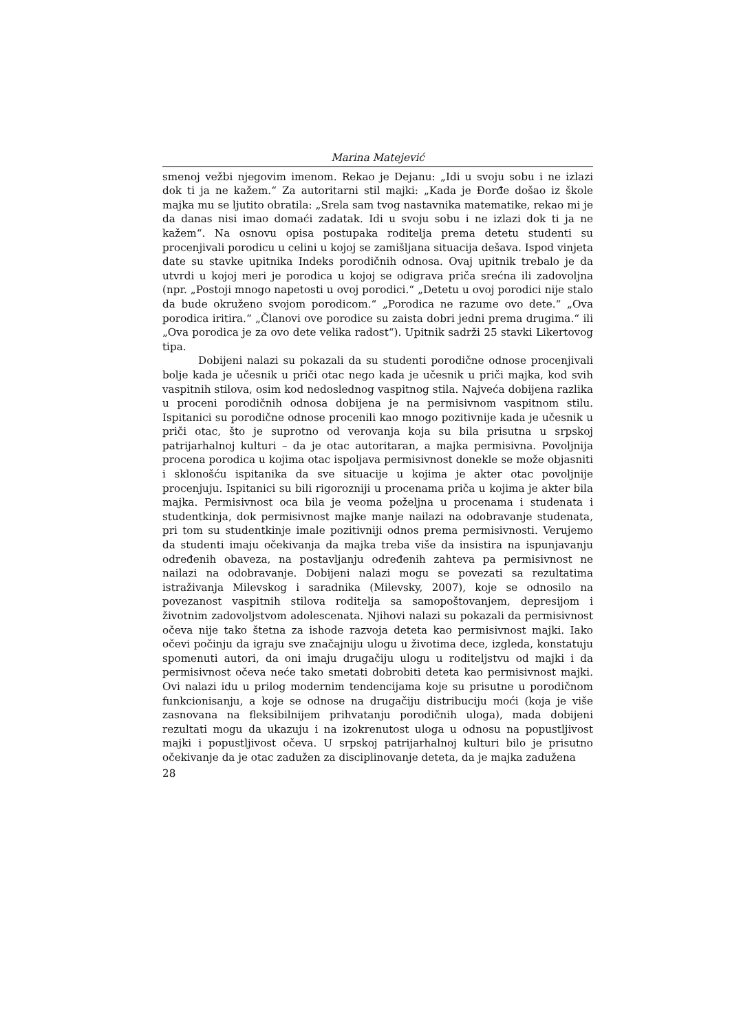Marina Matejević
smenoj vežbi njegovim imenom. Rekao je Dejanu: „Idi u svoju sobu i ne izlazi dok ti ja ne kažem.“ Za autoritarni stil majki: „Kada je Đorđe došao iz škole majka mu se ljutito obratila: „Srela sam tvog nastavnika matematike, rekao mi je da danas nisi imao domaći zadatak. Idi u svoju sobu i ne izlazi dok ti ja ne kažem“. Na osnovu opisa postupaka roditelja prema detetu studenti su procenjivali porodicu u celini u kojoj se zamišljana situacija dešava. Ispod vinjeta date su stavke upitnika Indeks porodičnih odnosa. Ovaj upitnik trebalo je da utvrdi u kojoj meri je porodica u kojoj se odigrava priča srećna ili zadovoljna (npr. „Postoji mnogo napetosti u ovoj porodici.“ „Detetu u ovoj porodici nije stalo da bude okruženo svojom porodicom.“ „Porodica ne razume ovo dete.“ „Ova porodica iritira.“ „Članovi ove porodice su zaista dobri jedni prema drugima.“ ili „Ova porodica je za ovo dete velika radost“). Upitnik sadrži 25 stavki Likertovog tipa.
Dobijeni nalazi su pokazali da su studenti porodične odnose procenjivali bolje kada je učesnik u priči otac nego kada je učesnik u priči majka, kod svih vaspitnih stilova, osim kod nedoslednog vaspitnog stila. Najveća dobijena razlika u proceni porodičnih odnosa dobijena je na permisivnom vaspitnom stilu. Ispitanici su porodične odnose procenili kao mnogo pozitivnije kada je učesnik u priči otac, što je suprotno od verovanja koja su bila prisutna u srpskoj patrijarhalnoj kulturi – da je otac autoritaran, a majka permisivna. Povoljnija procena porodica u kojima otac ispoljava permisivnost donekle se može objasniti i sklonošću ispitanika da sve situacije u kojima je akter otac povoljnije procenjuju. Ispitanici su bili rigorozniji u procenama priča u kojima je akter bila majka. Permisivnost oca bila je veoma poželjna u procenama i studenata i studentkinja, dok permisivnost majke manje nailazi na odobravanje studenata, pri tom su studentkinje imale pozitivniji odnos prema permisivnosti. Verujemo da studenti imaju očekivanja da majka treba više da insistira na ispunjavanju određenih obaveza, na postavljanju određenih zahteva pa permisivnost ne nailazi na odobravanje. Dobijeni nalazi mogu se povezati sa rezultatima istraživanja Milevskog i saradnika (Milevsky, 2007), koje se odnosilo na povezanost vaspitnih stilova roditelja sa samopoštovanjem, depresijom i životnim zadovoljstvom adolescenata. Njihovi nalazi su pokazali da permisivnost očeva nije tako štetna za ishode razvoja deteta kao permisivnost majki. Iako očevi počinju da igraju sve značajniju ulogu u životima dece, izgleda, konstatuju spomenuti autori, da oni imaju drugačiju ulogu u roditeljstvu od majki i da permisivnost očeva neće tako smetati dobrobiti deteta kao permisivnost majki. Ovi nalazi idu u prilog modernim tendencijama koje su prisutne u porodičnom funkcionisanju, a koje se odnose na drugačiju distribuciju moći (koja je više zasnovana na fleksibilnijem prihvatanju porodičnih uloga), mada dobijeni rezultati mogu da ukazuju i na izokrenutost uloga u odnosu na popustljivost majki i popustljivost očeva. U srpskoj patrijarhalnoj kulturi bilo je prisutno očekivanje da je otac zadužen za disciplinovanje deteta, da je majka zadužena
28